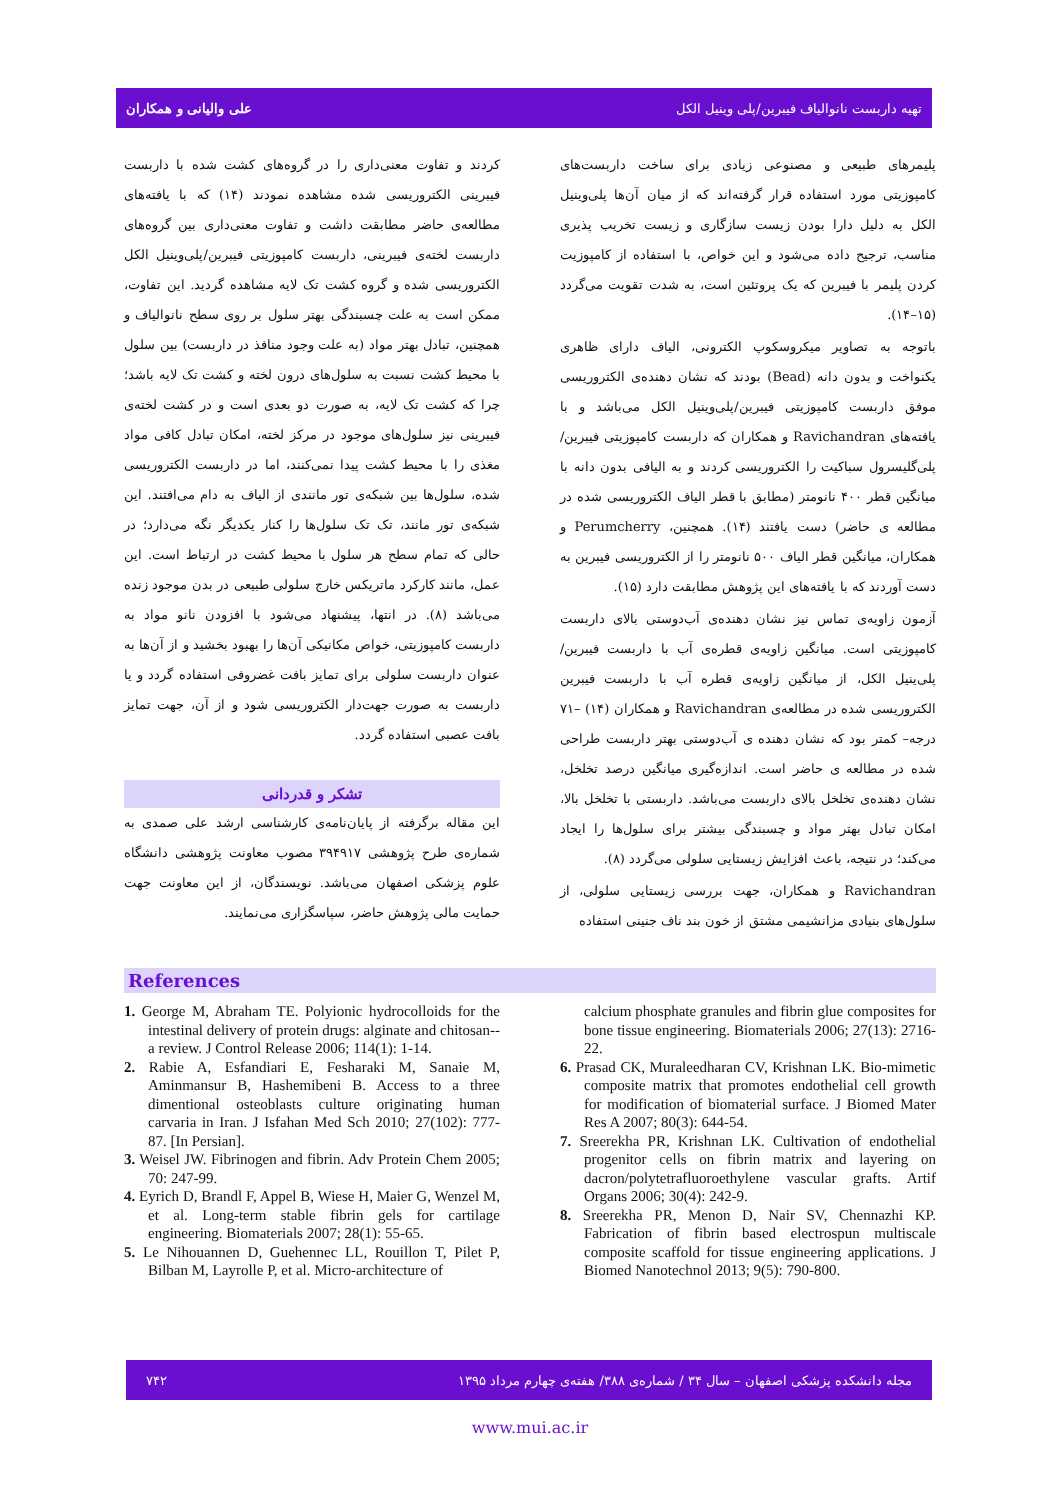تهیه داربست نانوالیاف فیبرین/پلی وینیل الکل علی والیانی و همکاران
پلیمرهای طبیعی و مصنوعی زیادی برای ساخت داربست‌های کامپوزیتی مورد استفاده قرار گرفته‌اند که از میان آن‌ها پلی‌وینیل الکل به دلیل دارا بودن زیست سازگاری و زیست تخریب پذیری مناسب، ترجیح داده می‌شود و این خواص، با استفاده از کامپوزیت کردن پلیمر با فیبرین که یک پروتئین است، به شدت تقویت می‌گردد (۱۵–۱۴).
باتوجه به تصاویر میکروسکوپ الکترونی، الیاف دارای ظاهری یکنواخت و بدون دانه (Bead) بودند که نشان دهنده‌ی الکتروریسی موفق داربست کامپوزیتی فیبرین/پلی‌وینیل الکل می‌باشد و با یافته‌های Ravichandran و همکاران که داربست کامپوزیتی فیبرین/پلی‌گلیسرول سباکیت را الکتروریسی کردند و به الیافی بدون دانه با میانگین قطر ۴۰۰ نانومتر (مطابق با قطر الیاف الکتروریسی شده در مطالعه ی حاضر) دست یافتند (۱۴). همچنین، Perumcherry و همکاران، میانگین قطر الیاف ۵۰۰ نانومتر را از الکتروریسی فیبرین به دست آوردند که با یافته‌های این پژوهش مطابقت دارد (۱۵).
آزمون زاویه‌ی تماس نیز نشان دهنده‌ی آب‌دوستی بالای داربست کامپوزیتی است. میانگین زاویه‌ی قطره‌ی آب با داربست فیبرین/پلی‌ینیل الکل، از میانگین زاویه‌ی قطره آب با داربست فیبرین الکتروریسی شده در مطالعه‌ی Ravichandran و همکاران (۱۴) –۷۱ درجه– کمتر بود که نشان دهنده ی آب‌دوستی بهتر داربست طراحی شده در مطالعه ی حاضر است. اندازه‌گیری میانگین درصد تخلخل، نشان دهنده‌ی تخلخل بالای داربست می‌باشد. داربستی با تخلخل بالا، امکان تبادل بهتر مواد و چسبندگی بیشتر برای سلول‌ها را ایجاد می‌کند؛ در نتیجه، باعث افزایش زیستایی سلولی می‌گردد (۸).
Ravichandran و همکاران، جهت بررسی زیستایی سلولی، از سلول‌های بنیادی مزانشیمی مشتق از خون بند ناف جنینی استفاده
کردند و تفاوت معنی‌داری را در گروه‌های کشت شده با داربست فیبرینی الکتروریسی شده مشاهده نمودند (۱۴) که با یافته‌های مطالعه‌ی حاضر مطابقت داشت و تفاوت معنی‌داری بین گروه‌های داربست لخته‌ی فیبرینی، داربست کامپوزیتی فیبرین/پلی‌وینیل الکل الکتروریسی شده و گروه کشت تک لایه مشاهده گردید. این تفاوت، ممکن است به علت چسبندگی بهتر سلول بر روی سطح نانوالیاف و همچنین، تبادل بهتر مواد (به علت وجود منافذ در داربست) بین سلول با محیط کشت نسبت به سلول‌های درون لخته و کشت تک لایه باشد؛ چرا که کشت تک لایه، به صورت دو بعدی است و در کشت لخته‌ی فیبرینی نیز سلول‌های موجود در مرکز لخته، امکان تبادل کافی مواد مغذی را با محیط کشت پیدا نمی‌کنند، اما در داربست الکتروریسی شده، سلول‌ها بین شبکه‌ی تور مانندی از الیاف به دام می‌افتند. این شبکه‌ی تور مانند، تک تک سلول‌ها را کنار یکدیگر نگه می‌دارد؛ در حالی که تمام سطح هر سلول با محیط کشت در ارتباط است. این عمل، مانند کارکرد ماتریکس خارج سلولی طبیعی در بدن موجود زنده می‌باشد (۸). در انتها، پیشنهاد می‌شود با افزودن نانو مواد به داربست کامپوزیتی، خواص مکانیکی آن‌ها را بهبود بخشید و از آن‌ها به عنوان داربست سلولی برای تمایز بافت غضروفی استفاده گردد و یا داربست به صورت جهت‌دار الکتروریسی شود و از آن، جهت تمایز بافت عصبی استفاده گردد.
تشکر و قدردانی
این مقاله برگرفته از پایان‌نامه‌ی کارشناسی ارشد علی صمدی به شماره‌ی طرح پژوهشی ۳۹۴۹۱۷ مصوب معاونت پژوهشی دانشگاه علوم پزشکی اصفهان می‌باشد. نویسندگان، از این معاونت جهت حمایت مالی پژوهش حاضر، سپاسگزاری می‌نمایند.
References
1. George M, Abraham TE. Polyionic hydrocolloids for the intestinal delivery of protein drugs: alginate and chitosan--a review. J Control Release 2006; 114(1): 1-14.
2. Rabie A, Esfandiari E, Fesharaki M, Sanaie M, Aminmansur B, Hashemibeni B. Access to a three dimentional osteoblasts culture originating human carvaria in Iran. J Isfahan Med Sch 2010; 27(102): 777-87. [In Persian].
3. Weisel JW. Fibrinogen and fibrin. Adv Protein Chem 2005; 70: 247-99.
4. Eyrich D, Brandl F, Appel B, Wiese H, Maier G, Wenzel M, et al. Long-term stable fibrin gels for cartilage engineering. Biomaterials 2007; 28(1): 55-65.
5. Le Nihouannen D, Guehennec LL, Rouillon T, Pilet P, Bilban M, Layrolle P, et al. Micro-architecture of
calcium phosphate granules and fibrin glue composites for bone tissue engineering. Biomaterials 2006; 27(13): 2716-22.
6. Prasad CK, Muraleedharan CV, Krishnan LK. Bio-mimetic composite matrix that promotes endothelial cell growth for modification of biomaterial surface. J Biomed Mater Res A 2007; 80(3): 644-54.
7. Sreerekha PR, Krishnan LK. Cultivation of endothelial progenitor cells on fibrin matrix and layering on dacron/polytetrafluoroethylene vascular grafts. Artif Organs 2006; 30(4): 242-9.
8. Sreerekha PR, Menon D, Nair SV, Chennazhi KP. Fabrication of fibrin based electrospun multiscale composite scaffold for tissue engineering applications. J Biomed Nanotechnol 2013; 9(5): 790-800.
مجله دانشکده پزشکی اصفهان – سال ۳۴ / شماره‌ی ۳۸۸/ هفته‌ی چهارم مرداد ۱۳۹۵ ۷۴۲
www.mui.ac.ir